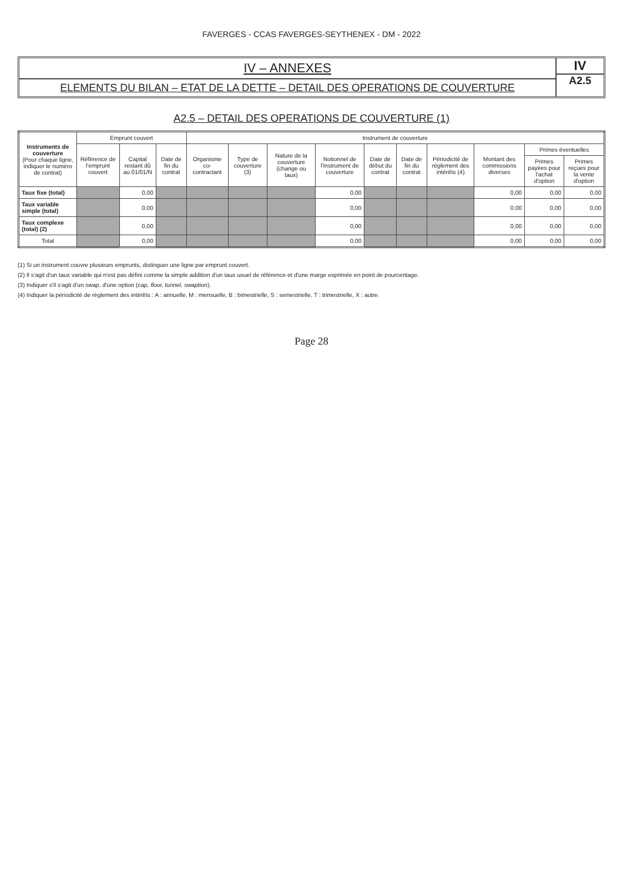FAVERGES - CCAS FAVERGES-SEYTHENEX - DM - 2022
IV – ANNEXES
ELEMENTS DU BILAN – ETAT DE LA DETTE – DETAIL DES OPERATIONS DE COUVERTURE
IV
A2.5
A2.5 – DETAIL DES OPERATIONS DE COUVERTURE (1)
| Instruments de couverture (Pour chaque ligne, indiquer le numéro de contrat) | Emprunt couvert | | | Instrument de couverture | | | | | | | | | |
| --- | --- | --- | --- | --- | --- | --- | --- | --- | --- | --- | --- | --- | --- |
| | Référence de l'emprunt couvert | Capital restant dû au 01/01/N | Date de fin du contrat | Organisme co-contractant | Type de couverture (3) | Nature de la couverture (change ou taux) | Notionnel de l'instrument de couverture | Date de début du contrat | Date de fin du contrat | Périodicité de règlement des intérêts (4) | Montant des commissions diverses | Primes éventuelles | |
| | | | | | | | | | | | | Primes payées pour l'achat d'option | Primes reçues pour la vente d'option |
| Taux fixe (total) | | 0,00 | | | | | 0,00 | | | | 0,00 | 0,00 | 0,00 |
| Taux variable simple (total) | | 0,00 | | | | | 0,00 | | | | 0,00 | 0,00 | 0,00 |
| Taux complexe (total) (2) | | 0,00 | | | | | 0,00 | | | | 0,00 | 0,00 | 0,00 |
| Total | | 0,00 | | | | | 0,00 | | | | 0,00 | 0,00 | 0,00 |
(1) Si un instrument couvre plusieurs emprunts, distinguer une ligne par emprunt couvert.
(2) Il s'agit d'un taux variable qui n'est pas défini comme la simple addition d'un taux usuel de référence et d'une marge exprimée en point de pourcentage.
(3) Indiquer s'il s'agit d'un swap, d'une option (cap, floor, tunnel, swaption).
(4) Indiquer la périodicité de règlement des intérêts : A : annuelle, M : mensuelle, B : bimestrielle, S : semestrielle, T : trimestrielle, X : autre.
Page 28